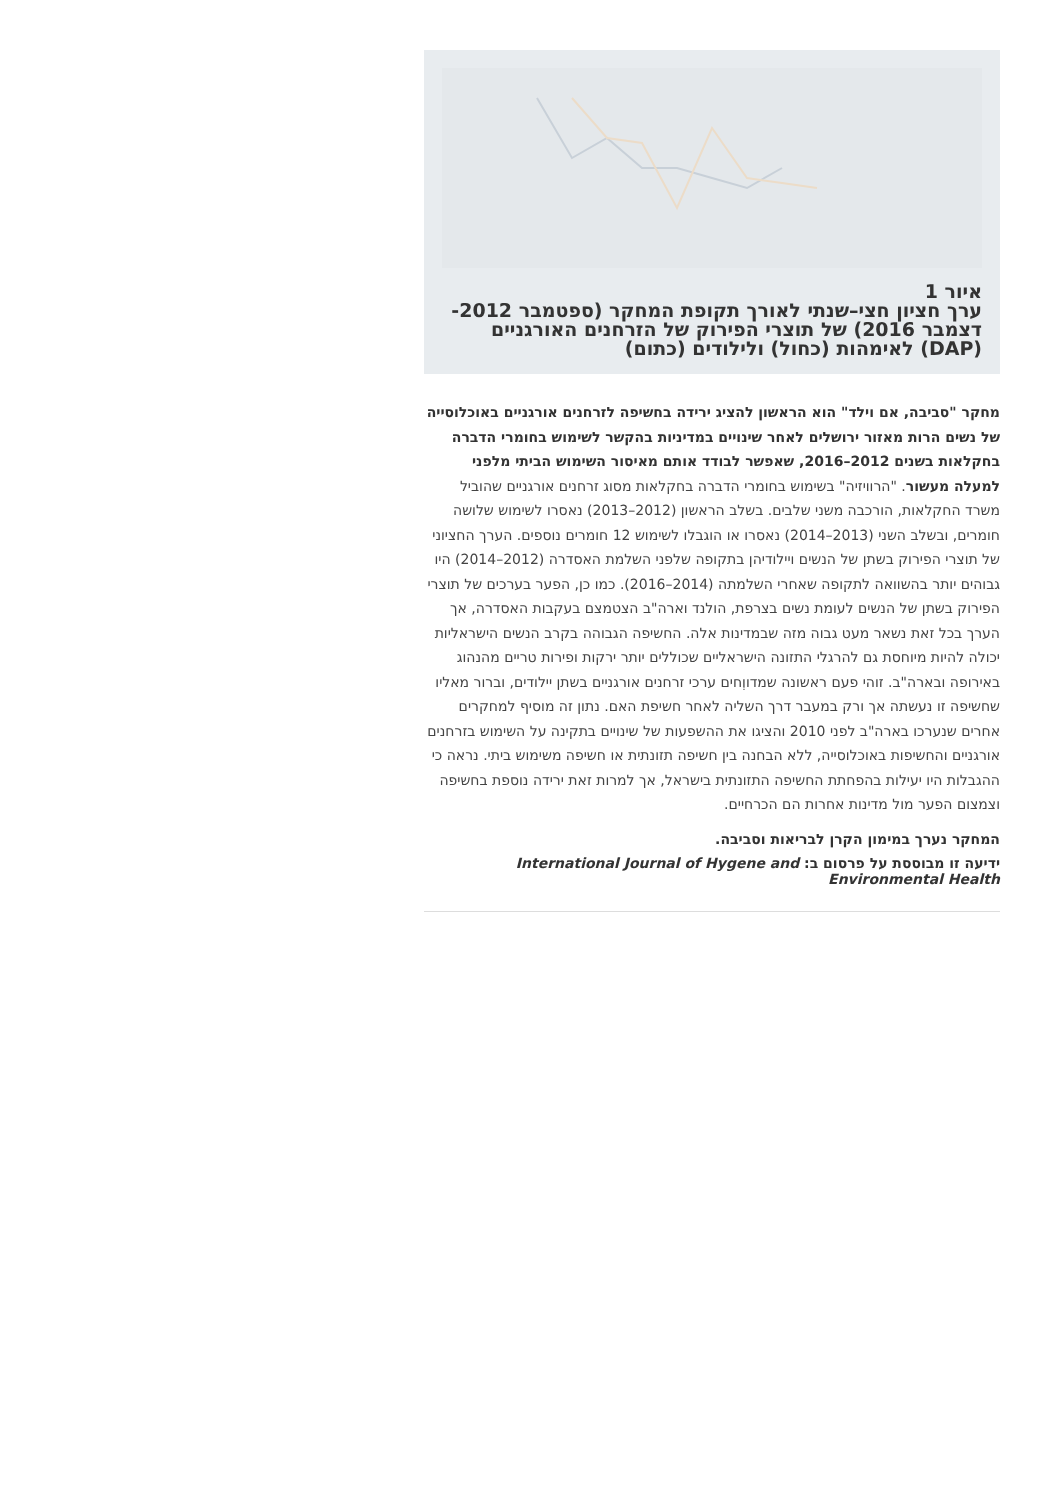איור 1
ערך חציון חצי–שנתי לאורך תקופת המחקר (ספטמבר 2012-דצמבר 2016) של תוצרי הפירוק של הזרחנים האורגניים (DAP) לאימהות (כחול) ולילודים (כתום)
מחקר "סביבה, אם וילד" הוא הראשון להציג ירידה בחשיפה לזרחנים אורגניים באוכלוסייה של נשים הרות מאזור ירושלים לאחר שינויים במדיניות בהקשר לשימוש בחומרי הדברה בחקלאות בשנים 2012–2016, שאפשר לבודד אותם מאיסור השימוש הביתי מלפני למעלה מעשור. "הרוויזיה" בשימוש בחומרי הדברה בחקלאות מסוג זרחנים אורגניים שהוביל משרד החקלאות, הורכבה משני שלבים. בשלב הראשון (2012–2013) נאסרו לשימוש שלושה חומרים, ובשלב השני (2013–2014) נאסרו או הוגבלו לשימוש 12 חומרים נוספים. הערך החציוני של תוצרי הפירוק בשתן של הנשים ויילודיהן בתקופה שלפני השלמת האסדרה (2012–2014) היו גבוהים יותר בהשוואה לתקופה שאחרי השלמתה (2014–2016). כמו כן, הפער בערכים של תוצרי הפירוק בשתן של הנשים לעומת נשים בצרפת, הולנד וארה"ב הצטמצם בעקבות האסדרה, אך הערך בכל זאת נשאר מעט גבוה מזה שבמדינות אלה. החשיפה הגבוהה בקרב הנשים הישראליות יכולה להיות מיוחסת גם להרגלי התזונה הישראליים שכוללים יותר ירקות ופירות טריים מהנהוג באירופה ובארה"ב. זוהי פעם ראשונה שמדווְחים ערכי זרחנים אורגניים בשתן יילודים, וברור מאליו שחשיפה זו נעשתה אך ורק במעבר דרך השליה לאחר חשיפת האם. נתון זה מוסיף למחקרים אחרים שנערכו בארה"ב לפני 2010 והציגו את ההשפעות של שינויים בתקינה על השימוש בזרחנים אורגניים והחשיפות באוכלוסייה, ללא הבחנה בין חשיפה תזונתית או חשיפה משימוש ביתי. נראה כי ההגבלות היו יעילות בהפחתת החשיפה התזונתית בישראל, אך למרות זאת ירידה נוספת בחשיפה וצמצום הפער מול מדינות אחרות הם הכרחיים.
המחקר נערך במימון הקרן לבריאות וסביבה.
ידיעה זו מבוססת על פרסום ב: International Journal of Hygene and Environmental Health